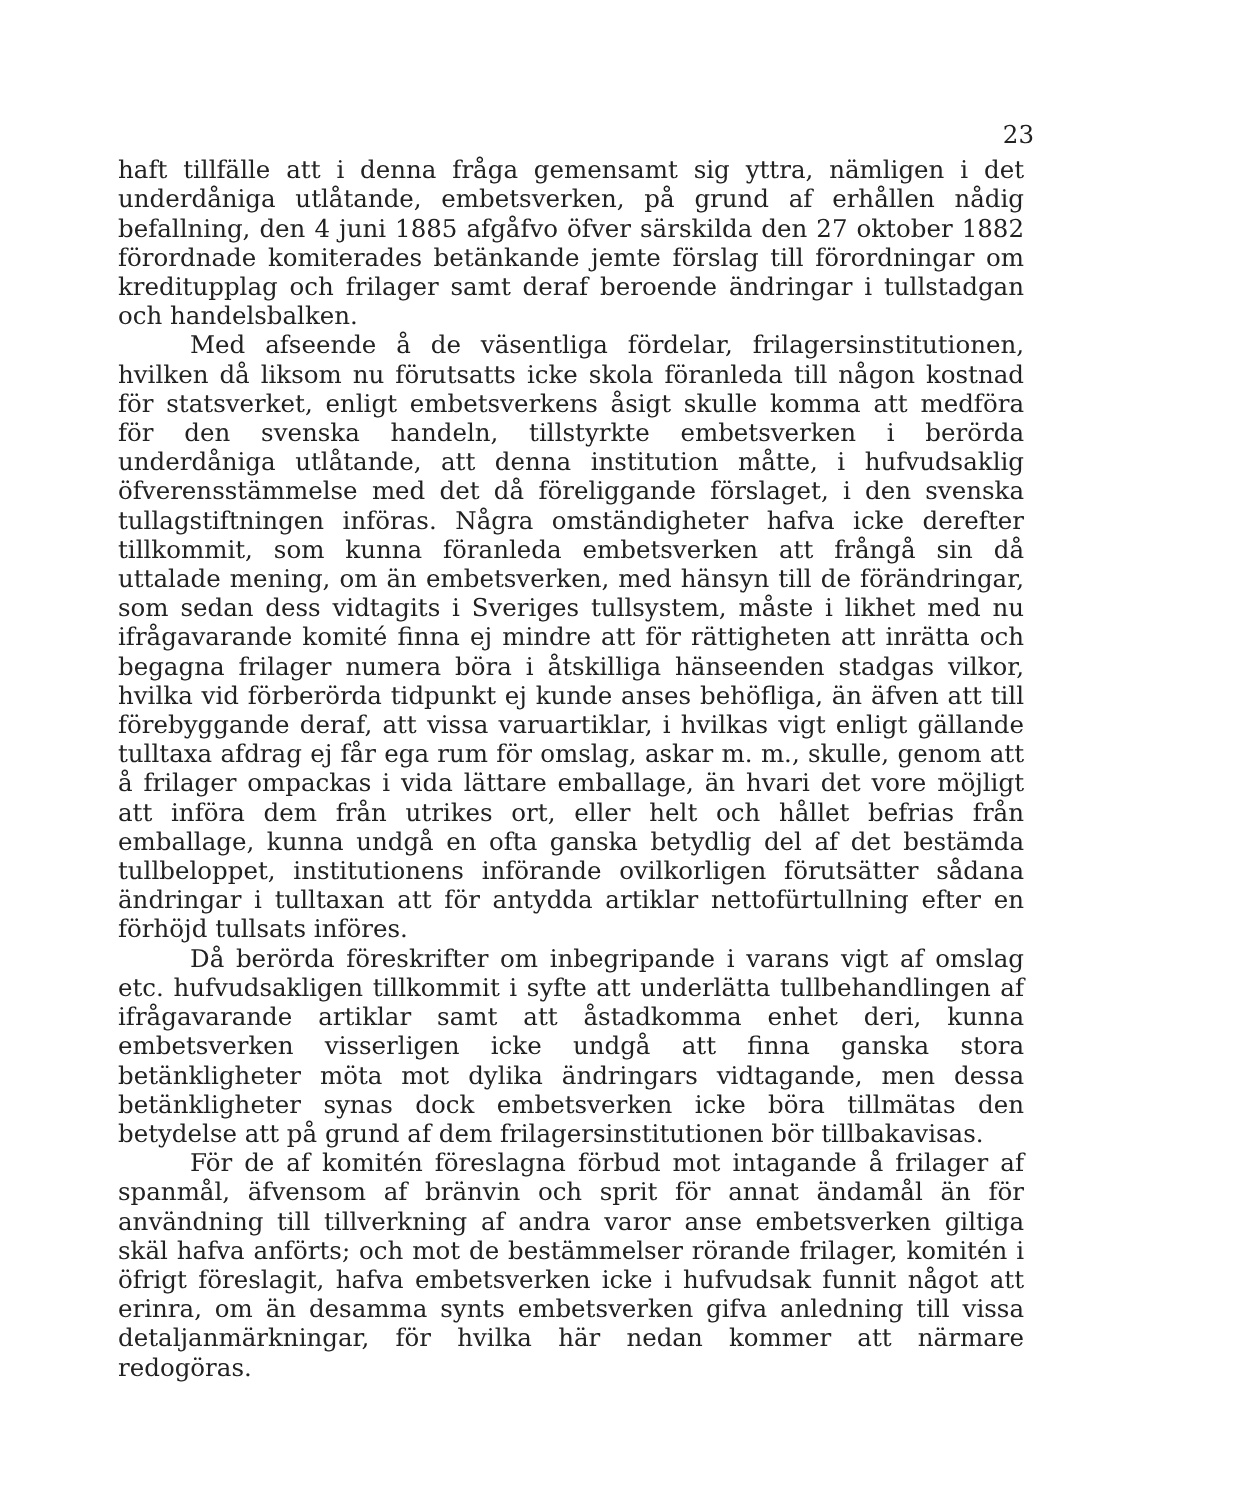23
haft tillfälle att i denna fråga gemensamt sig yttra, nämligen i det underdåniga utlåtande, embetsverken, på grund af erhållen nådig befallning, den 4 juni 1885 afgåfvo öfver särskilda den 27 oktober 1882 förordnade komiterades betänkande jemte förslag till förordningar om kreditupplag och frilager samt deraf beroende ändringar i tullstadgan och handelsbalken.
Med afseende å de väsentliga fördelar, frilagersinstitutionen, hvilken då liksom nu förutsatts icke skola föranleda till någon kostnad för statsverket, enligt embetsverkens åsigt skulle komma att medföra för den svenska handeln, tillstyrkte embetsverken i berörda underdåniga utlåtande, att denna institution måtte, i hufvudsaklig öfverensstämmelse med det då föreliggande förslaget, i den svenska tullagstiftningen införas. Några omständigheter hafva icke derefter tillkommit, som kunna föranleda embetsverken att frångå sin då uttalade mening, om än embetsverken, med hänsyn till de förändringar, som sedan dess vidtagits i Sveriges tullsystem, måste i likhet med nu ifrågavarande komité finna ej mindre att för rättigheten att inrätta och begagna frilager numera böra i åtskilliga hänseenden stadgas vilkor, hvilka vid förberörda tidpunkt ej kunde anses behöfliga, än äfven att till förebyggande deraf, att vissa varuartiklar, i hvilkas vigt enligt gällande tulltaxa afdrag ej får ega rum för omslag, askar m. m., skulle, genom att å frilager ompackas i vida lättare emballage, än hvari det vore möjligt att införa dem från utrikes ort, eller helt och hållet befrias från emballage, kunna undgå en ofta ganska betydlig del af det bestämda tullbeloppet, institutionens införande ovilkorligen förutsätter sådana ändringar i tulltaxan att för antydda artiklar nettofürtullning efter en förhöjd tullsats införes.
Då berörda föreskrifter om inbegripande i varans vigt af omslag etc. hufvudsakligen tillkommit i syfte att underlätta tullbehandlingen af ifrågavarande artiklar samt att åstadkomma enhet deri, kunna embetsverken visserligen icke undgå att finna ganska stora betänkligheter möta mot dylika ändringars vidtagande, men dessa betänkligheter synas dock embetsverken icke böra tillmätas den betydelse att på grund af dem frilagersinstitutionen bör tillbakavisas.
För de af komitén föreslagna förbud mot intagande å frilager af spanmål, äfvensom af bränvin och sprit för annat ändamål än för användning till tillverkning af andra varor anse embetsverken giltiga skäl hafva anförts; och mot de bestämmelser rörande frilager, komitén i öfrigt föreslagit, hafva embetsverken icke i hufvudsak funnit något att erinra, om än desamma synts embetsverken gifva anledning till vissa detaljanmärkningar, för hvilka här nedan kommer att närmare redogöras.